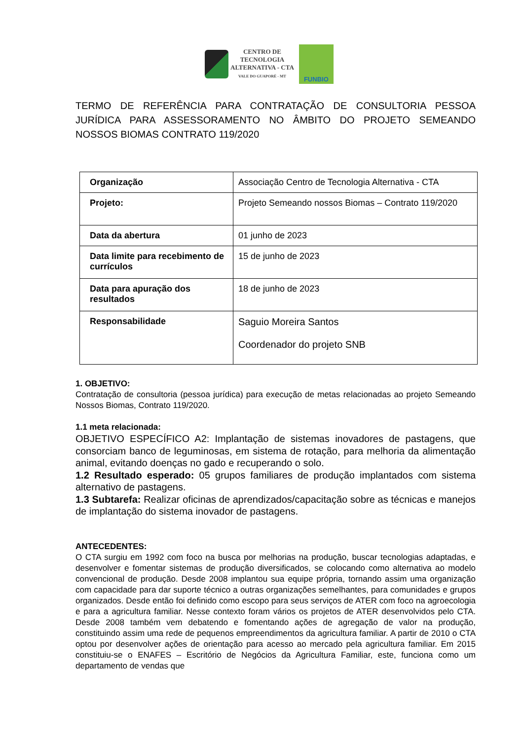CENTRO DE
TECNOLOGIA
ALTERNATIVA - CTA
VALE DO GUAPORÉ - MT
FUNBIO
TERMO DE REFERÊNCIA PARA CONTRATAÇÃO DE CONSULTORIA PESSOA JURÍDICA PARA ASSESSORAMENTO NO ÂMBITO DO PROJETO SEMEANDO NOSSOS BIOMAS CONTRATO 119/2020
| Organização | Associação Centro de Tecnologia Alternativa - CTA |
| Projeto: | Projeto Semeando nossos Biomas – Contrato 119/2020 |
| Data da abertura | 01 junho de 2023 |
| Data limite para recebimento de currículos | 15 de junho de 2023 |
| Data para apuração dos resultados | 18 de junho de 2023 |
| Responsabilidade | Saguio Moreira Santos Coordenador do projeto SNB |
1. OBJETIVO:
Contratação de consultoria (pessoa jurídica) para execução de metas relacionadas ao projeto Semeando Nossos Biomas, Contrato 119/2020.
1.1 meta relacionada:
OBJETIVO ESPECÍFICO A2: Implantação de sistemas inovadores de pastagens, que consorciam banco de leguminosas, em sistema de rotação, para melhoria da alimentação animal, evitando doenças no gado e recuperando o solo.
1.2 Resultado esperado: 05 grupos familiares de produção implantados com sistema alternativo de pastagens.
1.3 Subtarefa: Realizar oficinas de aprendizados/capacitação sobre as técnicas e manejos de implantação do sistema inovador de pastagens.
ANTECEDENTES:
O CTA surgiu em 1992 com foco na busca por melhorias na produção, buscar tecnologias adaptadas, e desenvolver e fomentar sistemas de produção diversificados, se colocando como alternativa ao modelo convencional de produção. Desde 2008 implantou sua equipe própria, tornando assim uma organização com capacidade para dar suporte técnico a outras organizações semelhantes, para comunidades e grupos organizados. Desde então foi definido como escopo para seus serviços de ATER com foco na agroecologia e para a agricultura familiar. Nesse contexto foram vários os projetos de ATER desenvolvidos pelo CTA. Desde 2008 também vem debatendo e fomentando ações de agregação de valor na produção, constituindo assim uma rede de pequenos empreendimentos da agricultura familiar. A partir de 2010 o CTA optou por desenvolver ações de orientação para acesso ao mercado pela agricultura familiar. Em 2015 constituiu-se o ENAFES – Escritório de Negócios da Agricultura Familiar, este, funciona como um departamento de vendas que